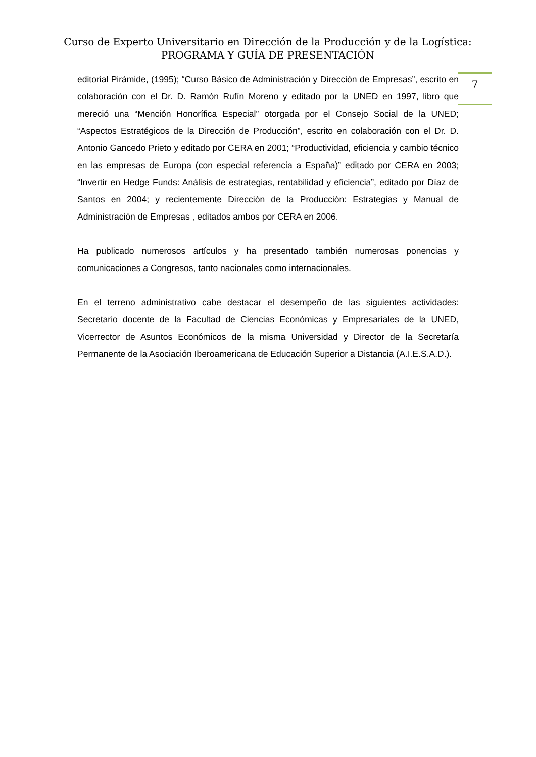Curso de Experto Universitario en Dirección de la Producción y de la Logística:
PROGRAMA Y GUÍA DE PRESENTACIÓN
7
editorial Pirámide, (1995); “Curso Básico de Administración y Dirección de Empresas”, escrito en colaboración con el Dr. D. Ramón Rufín Moreno y editado por la UNED en 1997, libro que mereció una “Mención Honorífica Especial” otorgada por el Consejo Social de la UNED; “Aspectos Estratégicos de la Dirección de Producción”, escrito en colaboración con el Dr. D. Antonio Gancedo Prieto y editado por CERA en 2001; “Productividad, eficiencia y cambio técnico en las empresas de Europa (con especial referencia a España)” editado por CERA en 2003; “Invertir en Hedge Funds: Análisis de estrategias, rentabilidad y eficiencia”, editado por Díaz de Santos en 2004; y recientemente Dirección de la Producción: Estrategias y Manual de Administración de Empresas , editados ambos por CERA en 2006.
Ha publicado numerosos artículos y ha presentado también numerosas ponencias y comunicaciones a Congresos, tanto nacionales como internacionales.
En el terreno administrativo cabe destacar el desempeño de las siguientes actividades: Secretario docente de la Facultad de Ciencias Económicas y Empresariales de la UNED, Vicerrector de Asuntos Económicos de la misma Universidad y Director de la Secretaría Permanente de la Asociación Iberoamericana de Educación Superior a Distancia (A.I.E.S.A.D.).